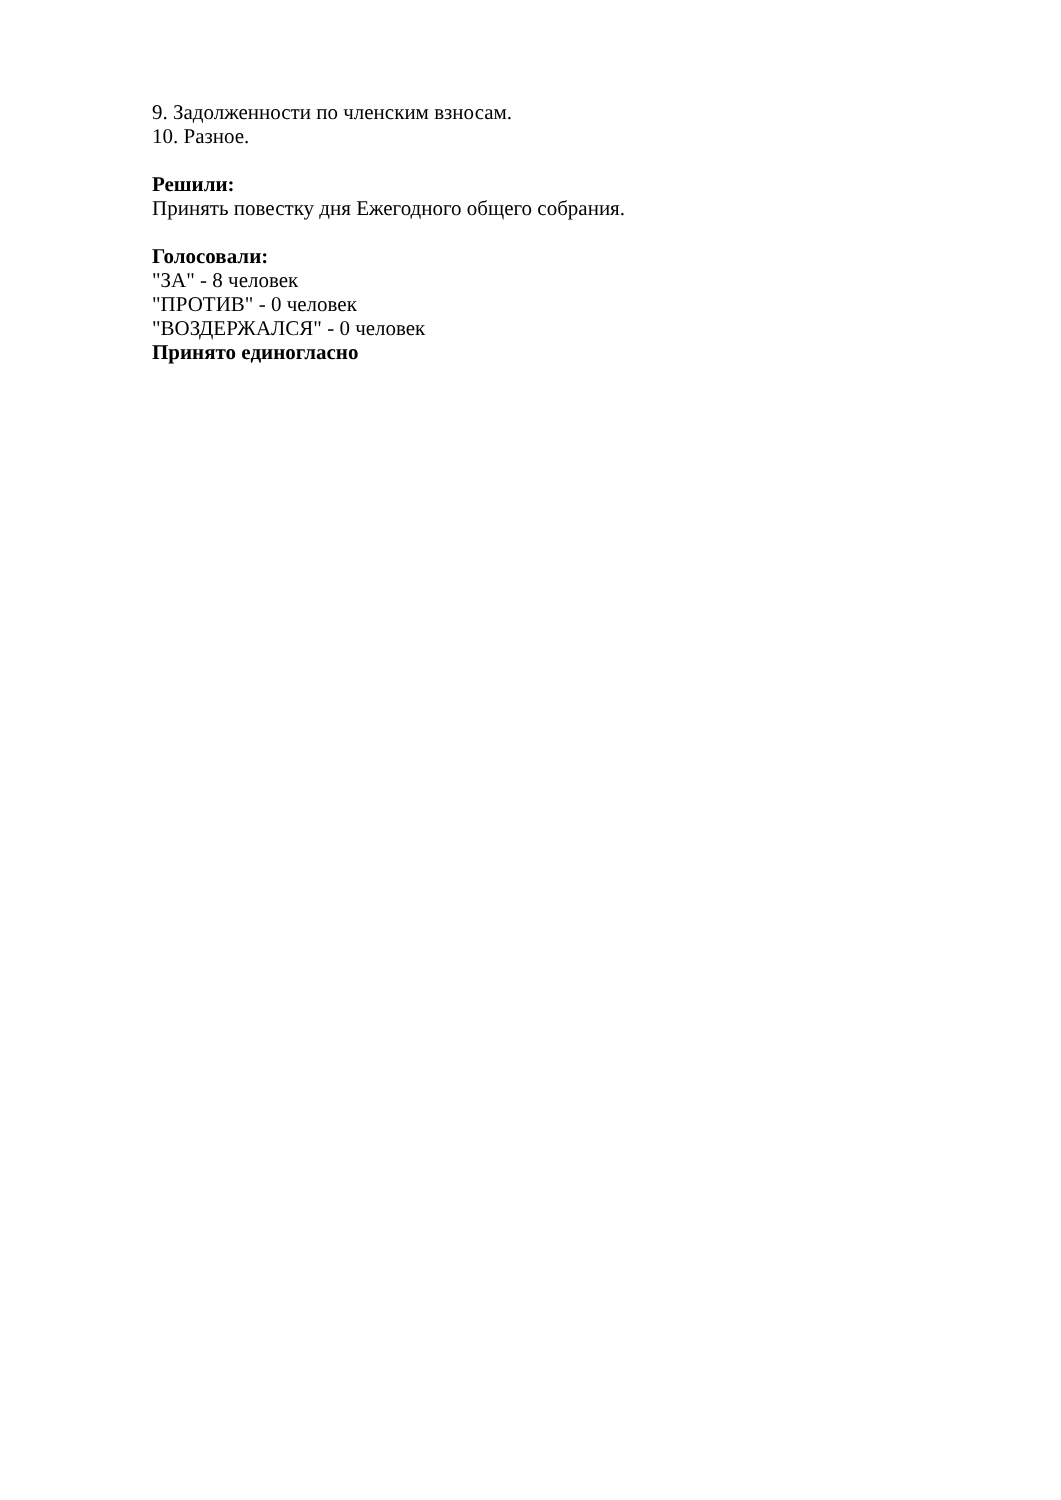9. Задолженности по членским взносам.
10. Разное.
Решили:
Принять повестку дня Ежегодного общего собрания.
Голосовали:
"ЗА" - 8 человек
"ПРОТИВ" - 0 человек
"ВОЗДЕРЖАЛСЯ" - 0 человек
Принято единогласно